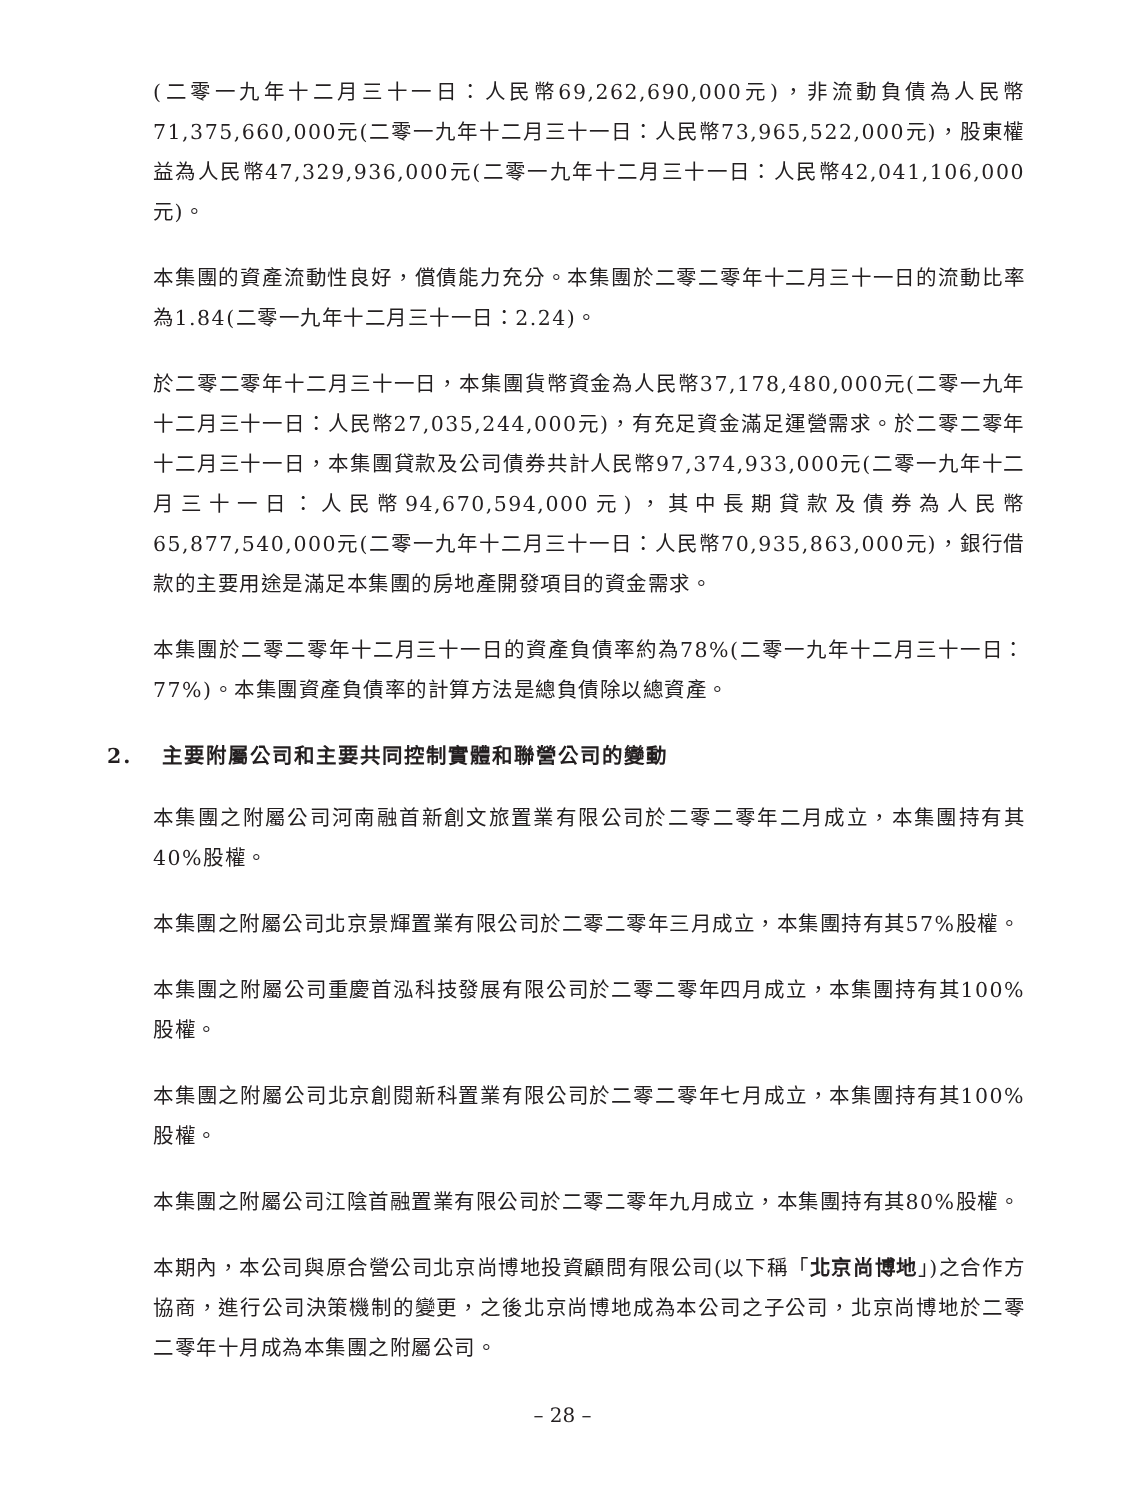(二零一九年十二月三十一日：人民幣69,262,690,000元)，非流動負債為人民幣71,375,660,000元(二零一九年十二月三十一日：人民幣73,965,522,000元)，股東權益為人民幣47,329,936,000元(二零一九年十二月三十一日：人民幣42,041,106,000元)。
本集團的資產流動性良好，償債能力充分。本集團於二零二零年十二月三十一日的流動比率為1.84(二零一九年十二月三十一日：2.24)。
於二零二零年十二月三十一日，本集團貨幣資金為人民幣37,178,480,000元(二零一九年十二月三十一日：人民幣27,035,244,000元)，有充足資金滿足運營需求。於二零二零年十二月三十一日，本集團貸款及公司債券共計人民幣97,374,933,000元(二零一九年十二月三十一日：人民幣94,670,594,000元)，其中長期貸款及債券為人民幣65,877,540,000元(二零一九年十二月三十一日：人民幣70,935,863,000元)，銀行借款的主要用途是滿足本集團的房地產開發項目的資金需求。
本集團於二零二零年十二月三十一日的資產負債率約為78%(二零一九年十二月三十一日：77%)。本集團資產負債率的計算方法是總負債除以總資產。
2. 主要附屬公司和主要共同控制實體和聯營公司的變動
本集團之附屬公司河南融首新創文旅置業有限公司於二零二零年二月成立，本集團持有其40%股權。
本集團之附屬公司北京景輝置業有限公司於二零二零年三月成立，本集團持有其57%股權。
本集團之附屬公司重慶首泓科技發展有限公司於二零二零年四月成立，本集團持有其100%股權。
本集團之附屬公司北京創閱新科置業有限公司於二零二零年七月成立，本集團持有其100%股權。
本集團之附屬公司江陰首融置業有限公司於二零二零年九月成立，本集團持有其80%股權。
本期內，本公司與原合營公司北京尚博地投資顧問有限公司(以下稱「北京尚博地」)之合作方協商，進行公司決策機制的變更，之後北京尚博地成為本公司之子公司，北京尚博地於二零二零年十月成為本集團之附屬公司。
– 28 –